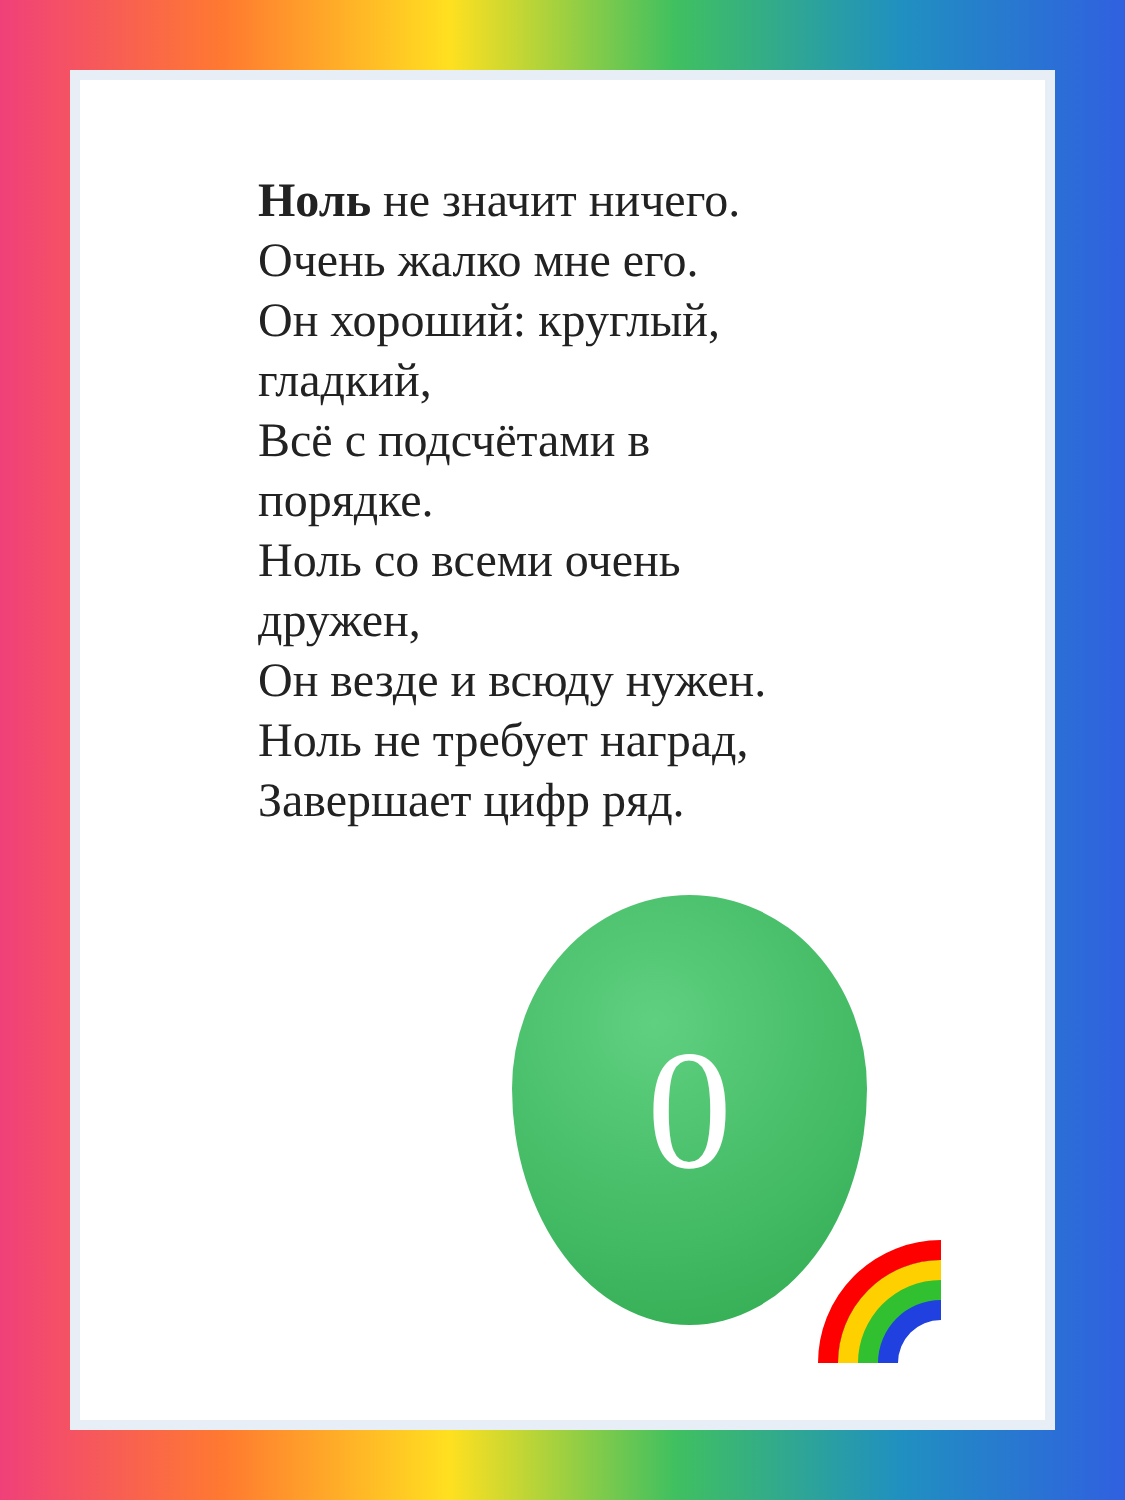Ноль не значит ничего.
Очень жалко мне его.
Он хороший: круглый,
гладкий,
Всё с подсчётами в
порядке.
Ноль со всеми очень
дружен,
Он везде и всюду нужен.
Ноль не требует наград,
Завершает цифр ряд.
0